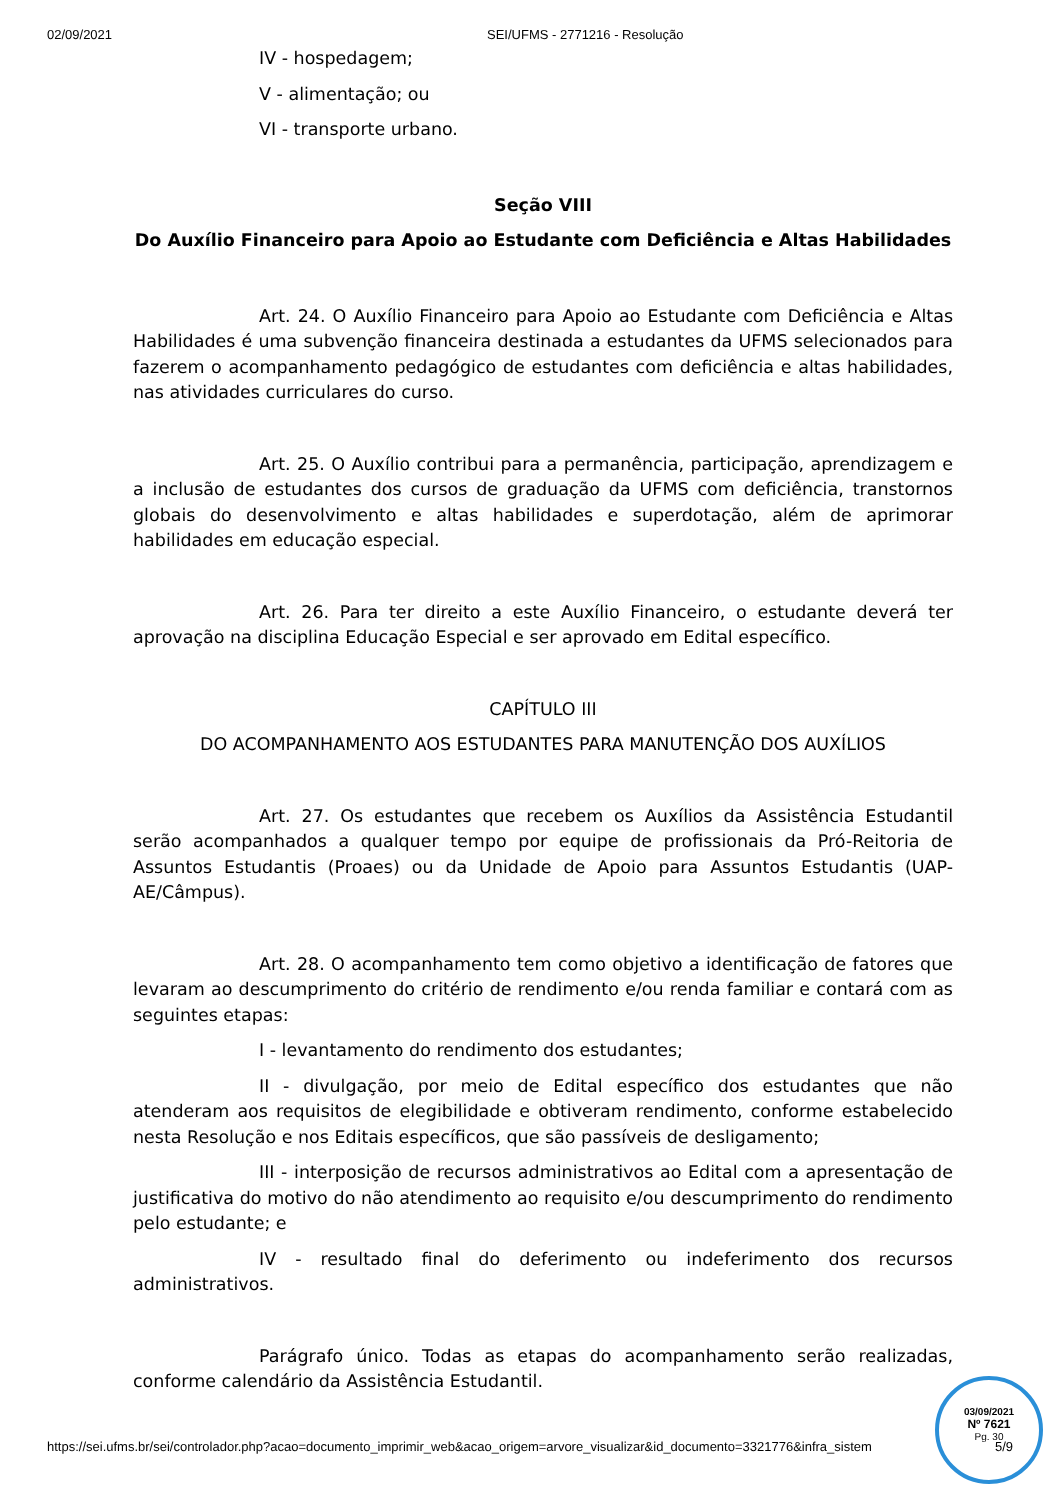02/09/2021 SEI/UFMS - 2771216 - Resolução
IV - hospedagem;
V - alimentação; ou
VI - transporte urbano.
Seção VIII
Do Auxílio Financeiro para Apoio ao Estudante com Deficiência e Altas Habilidades
Art. 24. O Auxílio Financeiro para Apoio ao Estudante com Deficiência e Altas Habilidades é uma subvenção financeira destinada a estudantes da UFMS selecionados para fazerem o acompanhamento pedagógico de estudantes com deficiência e altas habilidades, nas atividades curriculares do curso.
Art. 25. O Auxílio contribui para a permanência, participação, aprendizagem e a inclusão de estudantes dos cursos de graduação da UFMS com deficiência, transtornos globais do desenvolvimento e altas habilidades e superdotação, além de aprimorar habilidades em educação especial.
Art. 26. Para ter direito a este Auxílio Financeiro, o estudante deverá ter aprovação na disciplina Educação Especial e ser aprovado em Edital específico.
CAPÍTULO III
DO ACOMPANHAMENTO AOS ESTUDANTES PARA MANUTENÇÃO DOS AUXÍLIOS
Art. 27. Os estudantes que recebem os Auxílios da Assistência Estudantil serão acompanhados a qualquer tempo por equipe de profissionais da Pró-Reitoria de Assuntos Estudantis (Proaes) ou da Unidade de Apoio para Assuntos Estudantis (UAP-AE/Câmpus).
Art. 28. O acompanhamento tem como objetivo a identificação de fatores que levaram ao descumprimento do critério de rendimento e/ou renda familiar e contará com as seguintes etapas:
I - levantamento do rendimento dos estudantes;
II - divulgação, por meio de Edital específico dos estudantes que não atenderam aos requisitos de elegibilidade e obtiveram rendimento, conforme estabelecido nesta Resolução e nos Editais específicos, que são passíveis de desligamento;
III - interposição de recursos administrativos ao Edital com a apresentação de justificativa do motivo do não atendimento ao requisito e/ou descumprimento do rendimento pelo estudante; e
IV - resultado final do deferimento ou indeferimento dos recursos administrativos.
Parágrafo único. Todas as etapas do acompanhamento serão realizadas, conforme calendário da Assistência Estudantil.
03/09/2021
Nº 7621
Pg. 30
https://sei.ufms.br/sei/controlador.php?acao=documento_imprimir_web&acao_origem=arvore_visualizar&id_documento=3321776&infra_sistem 5/9